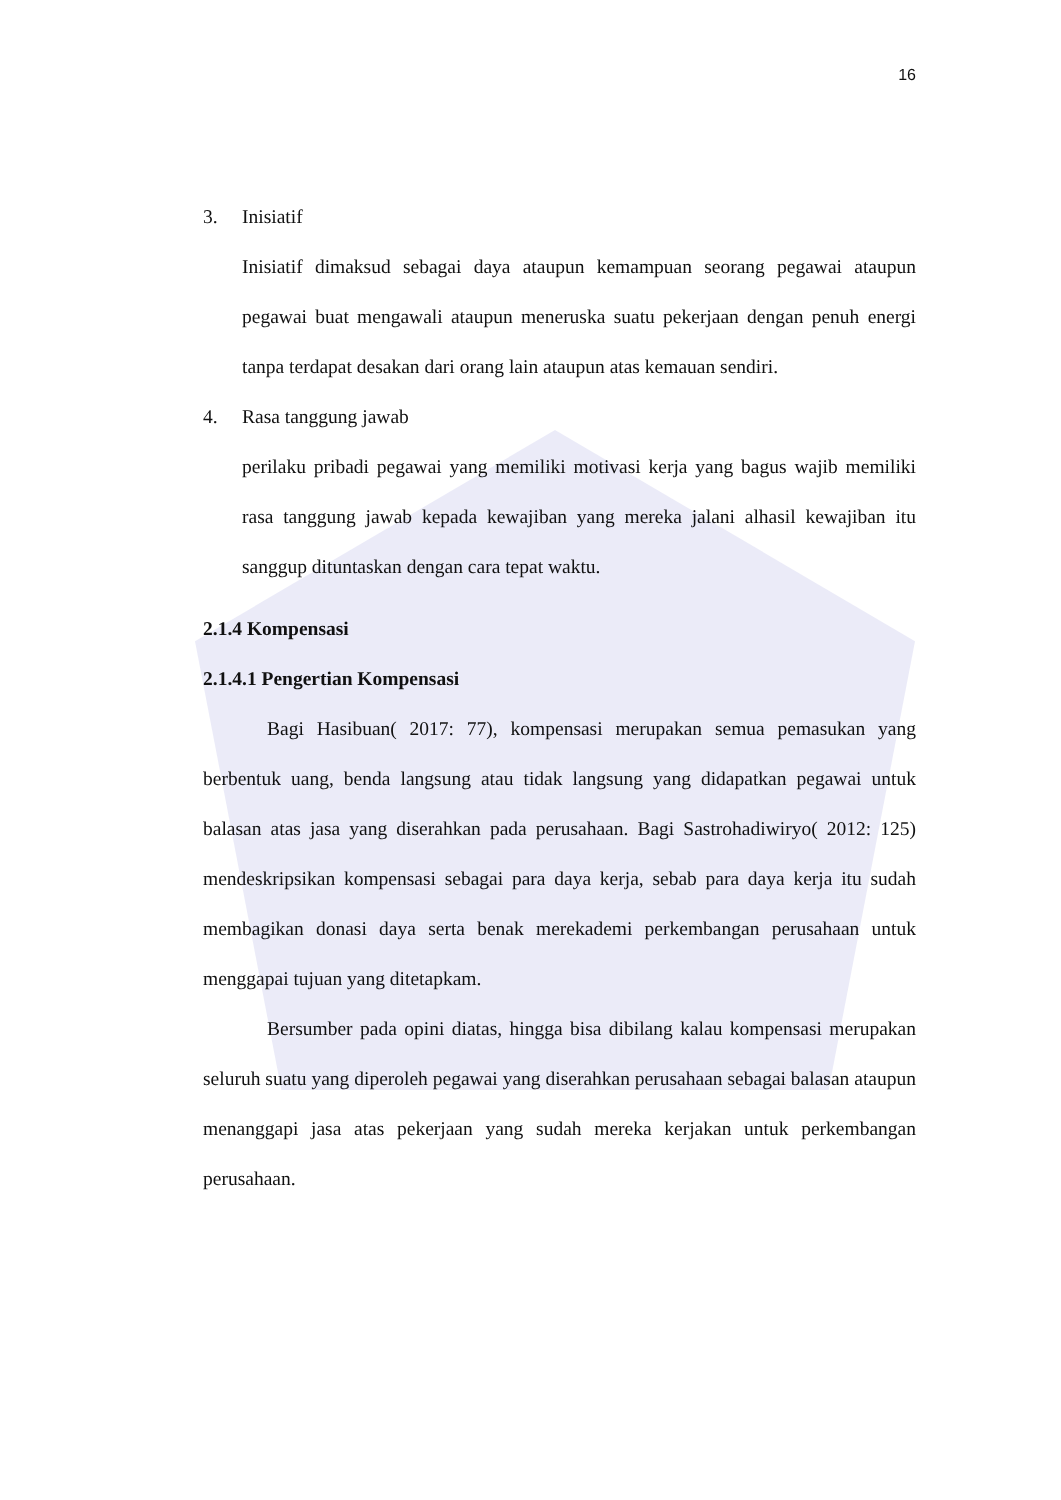16
3. Inisiatif
Inisiatif dimaksud sebagai daya ataupun kemampuan seorang pegawai ataupun pegawai buat mengawali ataupun meneruska suatu pekerjaan dengan penuh energi tanpa terdapat desakan dari orang lain ataupun atas kemauan sendiri.
4. Rasa tanggung jawab
perilaku pribadi pegawai yang memiliki motivasi kerja yang bagus wajib memiliki rasa tanggung jawab kepada kewajiban yang mereka jalani alhasil kewajiban itu sanggup dituntaskan dengan cara tepat waktu.
2.1.4 Kompensasi
2.1.4.1 Pengertian Kompensasi
Bagi Hasibuan( 2017: 77), kompensasi merupakan semua pemasukan yang berbentuk uang, benda langsung atau tidak langsung yang didapatkan pegawai untuk balasan atas jasa yang diserahkan pada perusahaan. Bagi Sastrohadiwiryo( 2012: 125) mendeskripsikan kompensasi sebagai para daya kerja, sebab para daya kerja itu sudah membagikan donasi daya serta benak merekademi perkembangan perusahaan untuk menggapai tujuan yang ditetapkam.
Bersumber pada opini diatas, hingga bisa dibilang kalau kompensasi merupakan seluruh suatu yang diperoleh pegawai yang diserahkan perusahaan sebagai balasan ataupun menanggapi jasa atas pekerjaan yang sudah mereka kerjakan untuk perkembangan perusahaan.